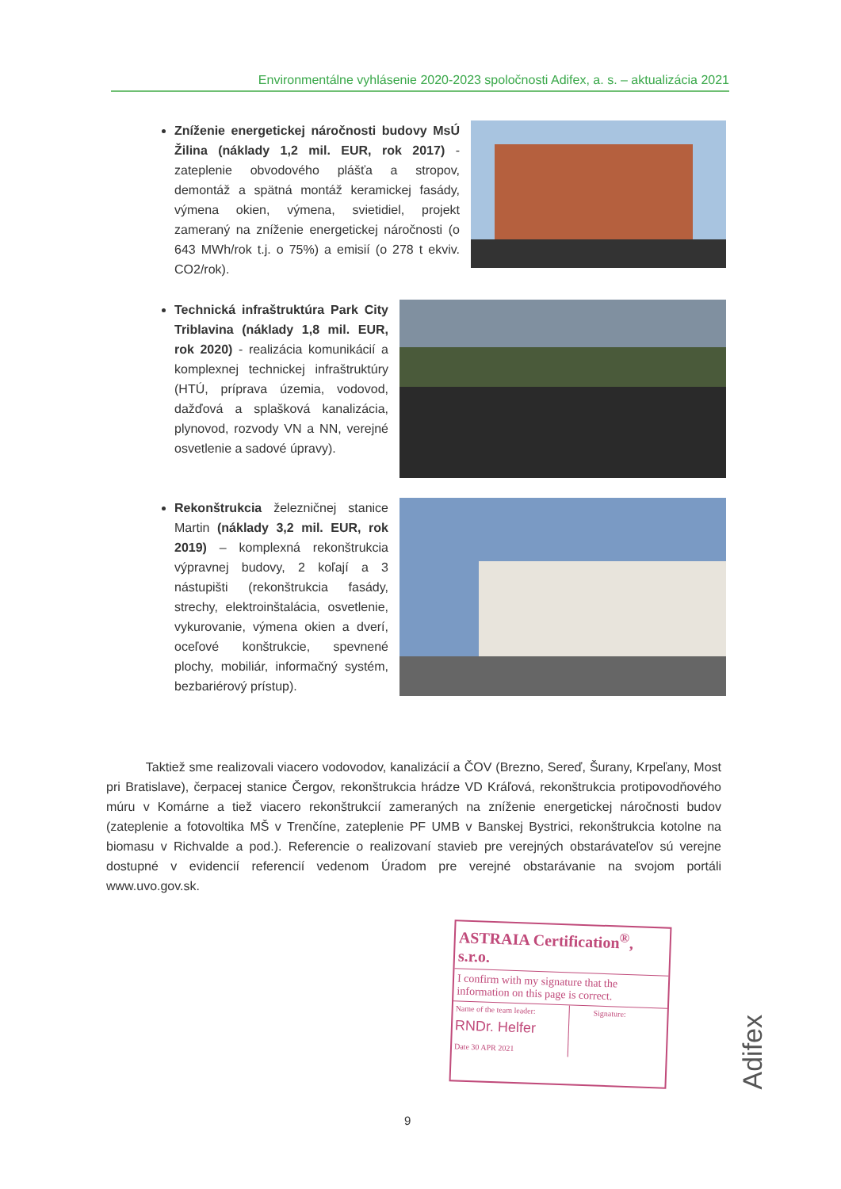Environmentálne vyhlásenie 2020-2023 spoločnosti Adifex, a. s. – aktualizácia 2021
Zníženie energetickej náročnosti budovy MsÚ Žilina (náklady 1,2 mil. EUR, rok 2017) - zateplenie obvodového plášťa a stropov, demontáž a spätná montáž keramickej fasády, výmena okien, výmena, svietidiel, projekt zameraný na zníženie energetickej náročnosti (o 643 MWh/rok t.j. o 75%) a emisií (o 278 t ekviv. CO2/rok).
Technická infraštruktúra Park City Triblavina (náklady 1,8 mil. EUR, rok 2020) - realizácia komunikácií a komplexnej technickej infraštruktúry (HTÚ, príprava územia, vodovod, dažďová a splašková kanalizácia, plynovod, rozvody VN a NN, verejné osvetlenie a sadové úpravy).
Rekonštrukcia železničnej stanice Martin (náklady 3,2 mil. EUR, rok 2019) – komplexná rekonštrukcia výpravnej budovy, 2 koľají a 3 nástupišti (rekonštrukcia fasády, strechy, elektroinštalácia, osvetlenie, vykurovanie, výmena okien a dverí, oceľové konštrukcie, spevnené plochy, mobiliár, informačný systém, bezbariérový prístup).
Taktiež sme realizovali viacero vodovodov, kanalizácií a ČOV (Brezno, Sereď, Šurany, Krpeľany, Most pri Bratislave), čerpacej stanice Čergov, rekonštrukcia hrádze VD Kráľová, rekonštrukcia protipovodňového múru v Komárne a tiež viacero rekonštrukcií zameraných na zníženie energetickej náročnosti budov (zateplenie a fotovoltika MŠ v Trenčíne, zateplenie PF UMB v Banskej Bystrici, rekonštrukcia kotolne na biomasu v Richvalde a pod.). Referencie o realizovaní stavieb pre verejných obstarávateľov sú verejne dostupné v evidencií referencií vedenom Úradom pre verejné obstarávanie na svojom portáli www.uvo.gov.sk.
ASTRAIA Certification<sup>®</sup>, s.r.o.
I confirm with my signature that the information on this page is correct.
Name of the team leader:
RNDr. Helfer
Date 30 APR 2021
Signature:
9
Adifex